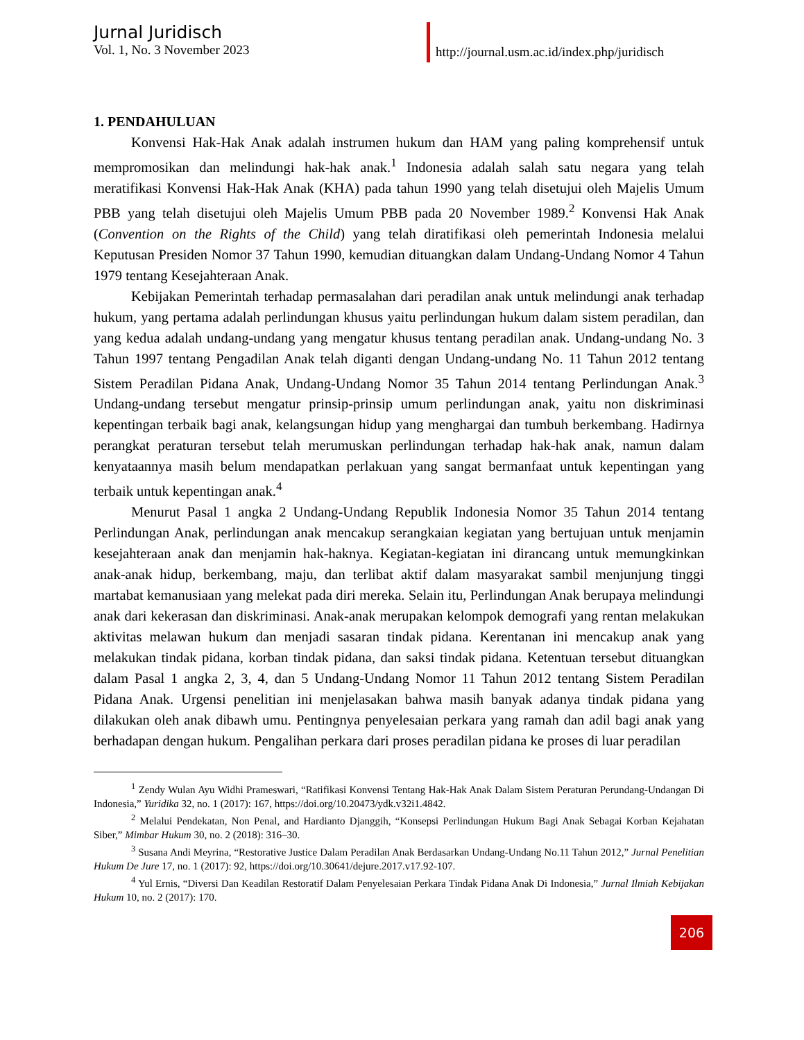Jurnal Juridisch
Vol. 1, No. 3 November 2023
http://journal.usm.ac.id/index.php/juridisch
1. PENDAHULUAN
Konvensi Hak-Hak Anak adalah instrumen hukum dan HAM yang paling komprehensif untuk mempromosikan dan melindungi hak-hak anak.<sup>1</sup> Indonesia adalah salah satu negara yang telah meratifikasi Konvensi Hak-Hak Anak (KHA) pada tahun 1990 yang telah disetujui oleh Majelis Umum PBB yang telah disetujui oleh Majelis Umum PBB pada 20 November 1989.<sup>2</sup> Konvensi Hak Anak (Convention on the Rights of the Child) yang telah diratifikasi oleh pemerintah Indonesia melalui Keputusan Presiden Nomor 37 Tahun 1990, kemudian dituangkan dalam Undang-Undang Nomor 4 Tahun 1979 tentang Kesejahteraan Anak.
Kebijakan Pemerintah terhadap permasalahan dari peradilan anak untuk melindungi anak terhadap hukum, yang pertama adalah perlindungan khusus yaitu perlindungan hukum dalam sistem peradilan, dan yang kedua adalah undang-undang yang mengatur khusus tentang peradilan anak. Undang-undang No. 3 Tahun 1997 tentang Pengadilan Anak telah diganti dengan Undang-undang No. 11 Tahun 2012 tentang Sistem Peradilan Pidana Anak, Undang-Undang Nomor 35 Tahun 2014 tentang Perlindungan Anak.<sup>3</sup> Undang-undang tersebut mengatur prinsip-prinsip umum perlindungan anak, yaitu non diskriminasi kepentingan terbaik bagi anak, kelangsungan hidup yang menghargai dan tumbuh berkembang. Hadirnya perangkat peraturan tersebut telah merumuskan perlindungan terhadap hak-hak anak, namun dalam kenyataannya masih belum mendapatkan perlakuan yang sangat bermanfaat untuk kepentingan yang terbaik untuk kepentingan anak.<sup>4</sup>
Menurut Pasal 1 angka 2 Undang-Undang Republik Indonesia Nomor 35 Tahun 2014 tentang Perlindungan Anak, perlindungan anak mencakup serangkaian kegiatan yang bertujuan untuk menjamin kesejahteraan anak dan menjamin hak-haknya. Kegiatan-kegiatan ini dirancang untuk memungkinkan anak-anak hidup, berkembang, maju, dan terlibat aktif dalam masyarakat sambil menjunjung tinggi martabat kemanusiaan yang melekat pada diri mereka. Selain itu, Perlindungan Anak berupaya melindungi anak dari kekerasan dan diskriminasi. Anak-anak merupakan kelompok demografi yang rentan melakukan aktivitas melawan hukum dan menjadi sasaran tindak pidana. Kerentanan ini mencakup anak yang melakukan tindak pidana, korban tindak pidana, dan saksi tindak pidana. Ketentuan tersebut dituangkan dalam Pasal 1 angka 2, 3, 4, dan 5 Undang-Undang Nomor 11 Tahun 2012 tentang Sistem Peradilan Pidana Anak. Urgensi penelitian ini menjelasakan bahwa masih banyak adanya tindak pidana yang dilakukan oleh anak dibawh umu. Pentingnya penyelesaian perkara yang ramah dan adil bagi anak yang berhadapan dengan hukum. Pengalihan perkara dari proses peradilan pidana ke proses di luar peradilan
<sup>1</sup> Zendy Wulan Ayu Widhi Prameswari, “Ratifikasi Konvensi Tentang Hak-Hak Anak Dalam Sistem Peraturan Perundang-Undangan Di Indonesia,” Yuridika 32, no. 1 (2017): 167, https://doi.org/10.20473/ydk.v32i1.4842.
<sup>2</sup> Melalui Pendekatan, Non Penal, and Hardianto Djanggih, “Konsepsi Perlindungan Hukum Bagi Anak Sebagai Korban Kejahatan Siber,” Mimbar Hukum 30, no. 2 (2018): 316–30.
<sup>3</sup> Susana Andi Meyrina, “Restorative Justice Dalam Peradilan Anak Berdasarkan Undang-Undang No.11 Tahun 2012,” Jurnal Penelitian Hukum De Jure 17, no. 1 (2017): 92, https://doi.org/10.30641/dejure.2017.v17.92-107.
<sup>4</sup> Yul Ernis, “Diversi Dan Keadilan Restoratif Dalam Penyelesaian Perkara Tindak Pidana Anak Di Indonesia,” Jurnal Ilmiah Kebijakan Hukum 10, no. 2 (2017): 170.
206